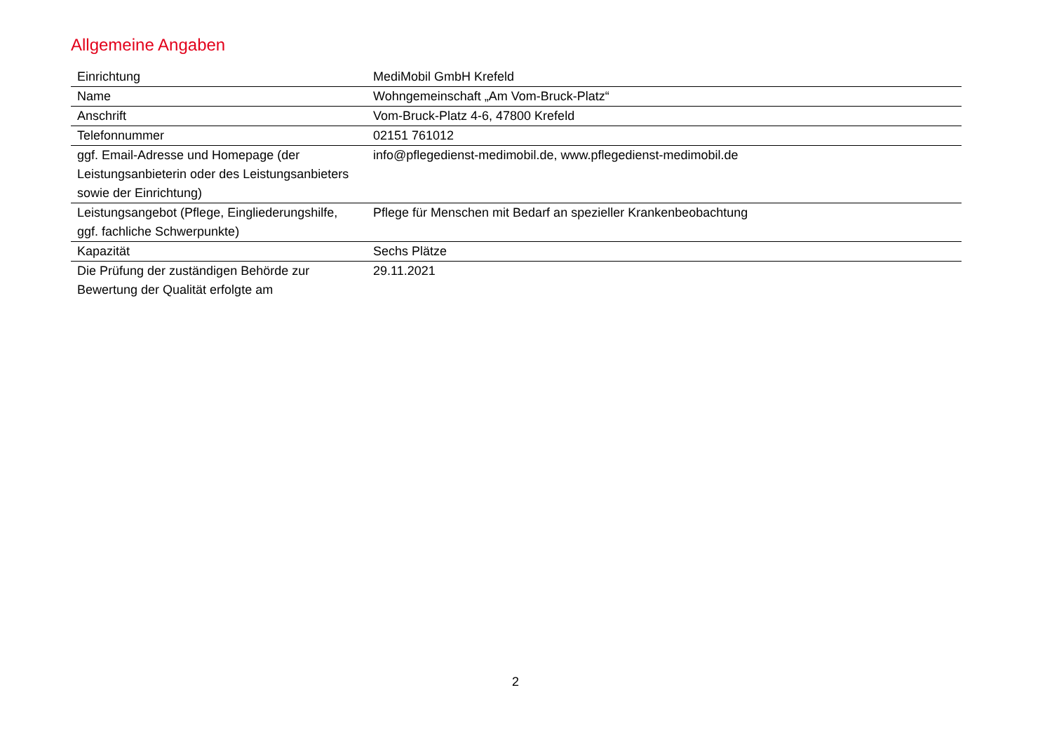Allgemeine Angaben
| Einrichtung | MediMobil GmbH Krefeld |
| Name | Wohngemeinschaft „Am Vom-Bruck-Platz“ |
| Anschrift | Vom-Bruck-Platz 4-6, 47800 Krefeld |
| Telefonnummer | 02151 761012 |
| ggf. Email-Adresse und Homepage (der Leistungsanbieterin oder des Leistungsanbieters sowie der Einrichtung) | info@pflegedienst-medimobil.de, www.pflegedienst-medimobil.de |
| Leistungsangebot (Pflege, Eingliederungshilfe, ggf. fachliche Schwerpunkte) | Pflege für Menschen mit Bedarf an spezieller Krankenbeobachtung |
| Kapazität | Sechs Plätze |
| Die Prüfung der zuständigen Behörde zur Bewertung der Qualität erfolgte am | 29.11.2021 |
2